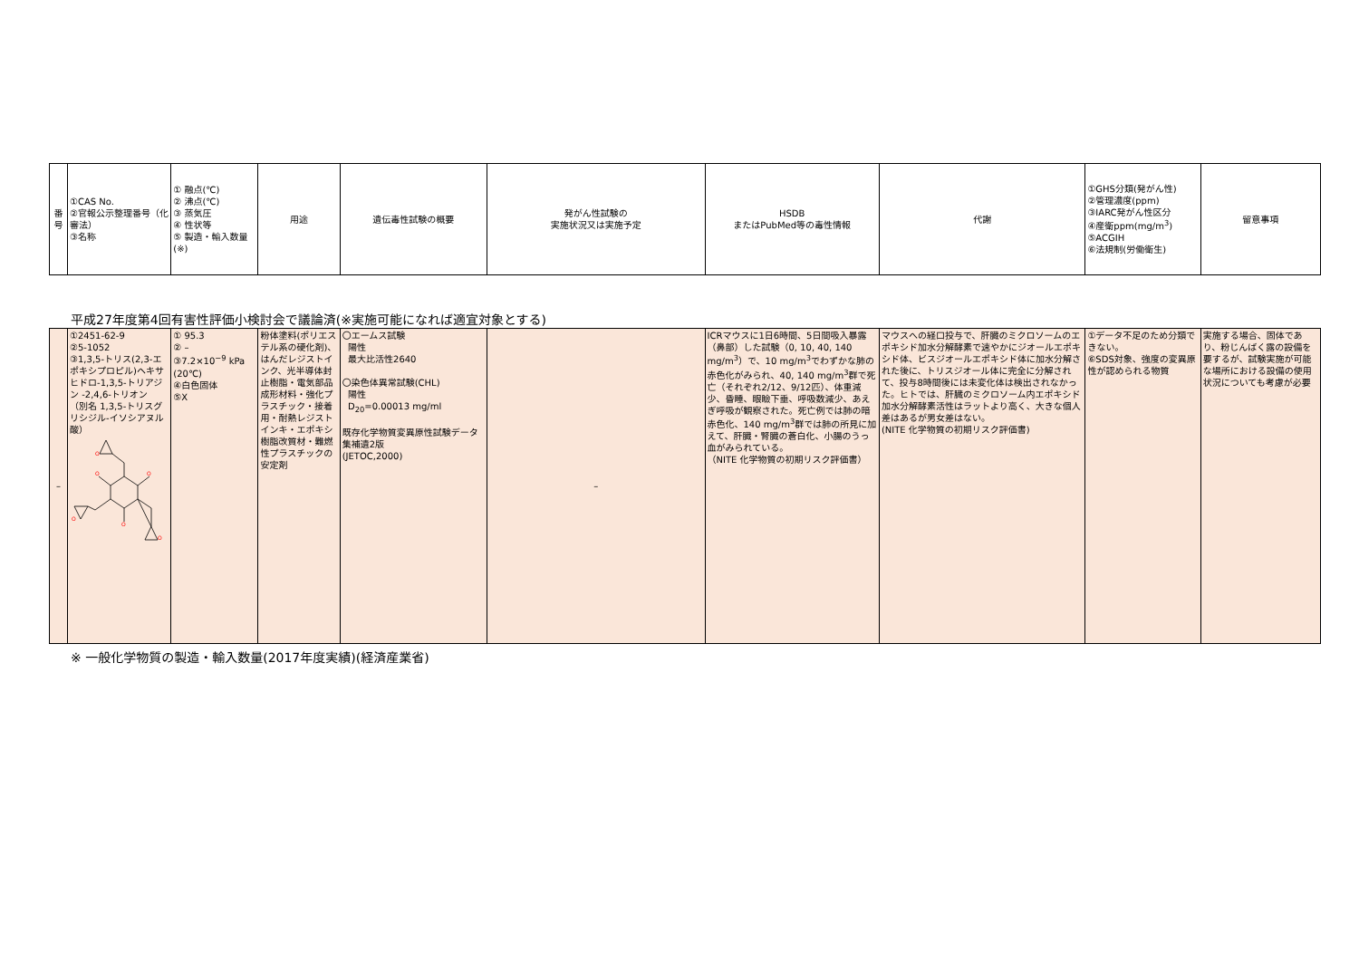| 番号 | ①CAS No. ②官報公示整理番号（化審法） ③名称 | ① 融点(℃) ② 沸点(℃) ③ 蒸気圧 ④ 性状等 ⑤ 製造・輸入数量(※) | 用途 | 遺伝毒性試験の概要 | 発がん性試験の 実施状況又は実施予定 | HSDB またはPubMed等の毒性情報 | 代謝 | ①GHS分類(発がん性) ②管理濃度(ppm) ③IARC発がん性区分 ④産衛ppm(mg/m<sup>3</sup>) ⑤ACGIH ⑥法規制(労働衛生) | 留意事項 |
| --- | --- | --- | --- | --- | --- | --- | --- | --- | --- |
平成27年度第4回有害性評価小検討会で議論済(※実施可能になれば適宜対象とする)
| – | ①2451-62-9 ②5-1052 ③1,3,5-トリス(2,3-エポキシプロピル)ヘキサヒドロ-1,3,5-トリアジン -2,4,6-トリオン （別名 1,3,5-トリスグリシジル-イソシアヌル酸） O O O O O O | ① 95.3 ② – ③7.2×10<sup>−9</sup> kPa (20℃) ④白色固体 ⑤X | 粉体塗料(ポリエステル系の硬化剤)、はんだレジストインク、光半導体封止樹脂・電気部品成形材料・強化プラスチック・接着用・耐熱レジストインキ・エポキシ樹脂改質材・難燃性プラスチックの安定剤 | 〇エームス試験 陽性 最大比活性2640 〇染色体異常試験(CHL) 陽性 D<sub>20</sub>=0.00013 mg/ml 既存化学物質変異原性試験データ集補遺2版 (JETOC,2000) | – | ICRマウスに1日6時間、5日間吸入暴露（鼻部）した試験（0, 10, 40, 140 mg/m<sup>3</sup>）で、10 mg/m<sup>3</sup>でわずかな肺の赤色化がみられ、40, 140 mg/m<sup>3</sup>群で死亡（それぞれ2/12、9/12匹）、体重減少、昏睡、眼瞼下垂、呼吸数減少、あえぎ呼吸が観察された。死亡例では肺の暗赤色化、140 mg/m<sup>3</sup>群では肺の所見に加えて、肝臓・腎臓の蒼白化、小腸のうっ血がみられている。 （NITE 化学物質の初期リスク評価書） | マウスへの経口投与で、肝臓のミクロソームのエポキシド加水分解酵素で速やかにジオールエポキシド体、ビスジオールエポキシド体に加水分解された後に、トリスジオール体に完全に分解されて、投与8時間後には未変化体は検出されなかった。ヒトでは、肝臓のミクロソーム内エポキシド加水分解酵素活性はラットより高く、大きな個人差はあるが男女差はない。 (NITE 化学物質の初期リスク評価書) | ①データ不足のため分類できない。 ⑥SDS対象、強度の変異原性が認められる物質 | 実施する場合、固体であり、粉じんばく露の設備を要するが、試験実施が可能な場所における設備の使用状況についても考慮が必要 |
※ 一般化学物質の製造・輸入数量(2017年度実績)(経済産業省)